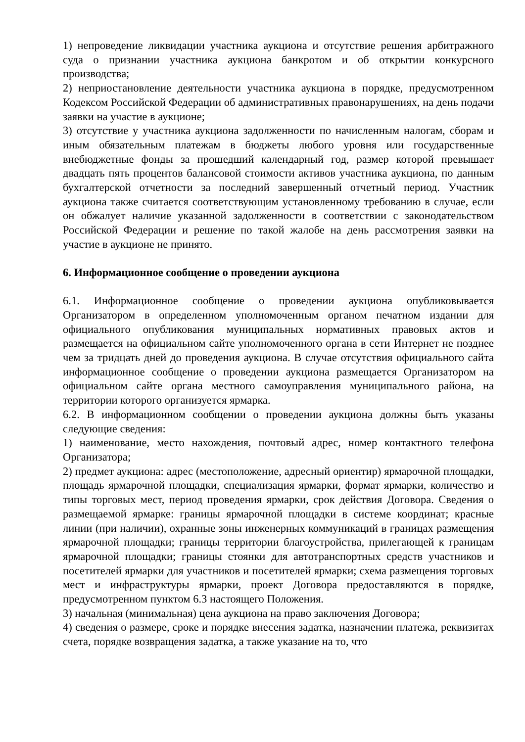1) непроведение ликвидации участника аукциона и отсутствие решения арбитражного суда о признании участника аукциона банкротом и об открытии конкурсного производства;
2) неприостановление деятельности участника аукциона в порядке, предусмотренном Кодексом Российской Федерации об административных правонарушениях, на день подачи заявки на участие в аукционе;
3) отсутствие у участника аукциона задолженности по начисленным налогам, сборам и иным обязательным платежам в бюджеты любого уровня или государственные внебюджетные фонды за прошедший календарный год, размер которой превышает двадцать пять процентов балансовой стоимости активов участника аукциона, по данным бухгалтерской отчетности за последний завершенный отчетный период. Участник аукциона также считается соответствующим установленному требованию в случае, если он обжалует наличие указанной задолженности в соответствии с законодательством Российской Федерации и решение по такой жалобе на день рассмотрения заявки на участие в аукционе не принято.
6. Информационное сообщение о проведении аукциона
6.1. Информационное сообщение о проведении аукциона опубликовывается Организатором в определенном уполномоченным органом печатном издании для официального опубликования муниципальных нормативных правовых актов и размещается на официальном сайте уполномоченного органа в сети Интернет не позднее чем за тридцать дней до проведения аукциона. В случае отсутствия официального сайта информационное сообщение о проведении аукциона размещается Организатором на официальном сайте органа местного самоуправления муниципального района, на территории которого организуется ярмарка.
6.2. В информационном сообщении о проведении аукциона должны быть указаны следующие сведения:
1) наименование, место нахождения, почтовый адрес, номер контактного телефона Организатора;
2) предмет аукциона: адрес (местоположение, адресный ориентир) ярмарочной площадки, площадь ярмарочной площадки, специализация ярмарки, формат ярмарки, количество и типы торговых мест, период проведения ярмарки, срок действия Договора. Сведения о размещаемой ярмарке: границы ярмарочной площадки в системе координат; красные линии (при наличии), охранные зоны инженерных коммуникаций в границах размещения ярмарочной площадки; границы территории благоустройства, прилегающей к границам ярмарочной площадки; границы стоянки для автотранспортных средств участников и посетителей ярмарки для участников и посетителей ярмарки; схема размещения торговых мест и инфраструктуры ярмарки, проект Договора предоставляются в порядке, предусмотренном пунктом 6.3 настоящего Положения.
3) начальная (минимальная) цена аукциона на право заключения Договора;
4) сведения о размере, сроке и порядке внесения задатка, назначении платежа, реквизитах счета, порядке возвращения задатка, а также указание на то, что